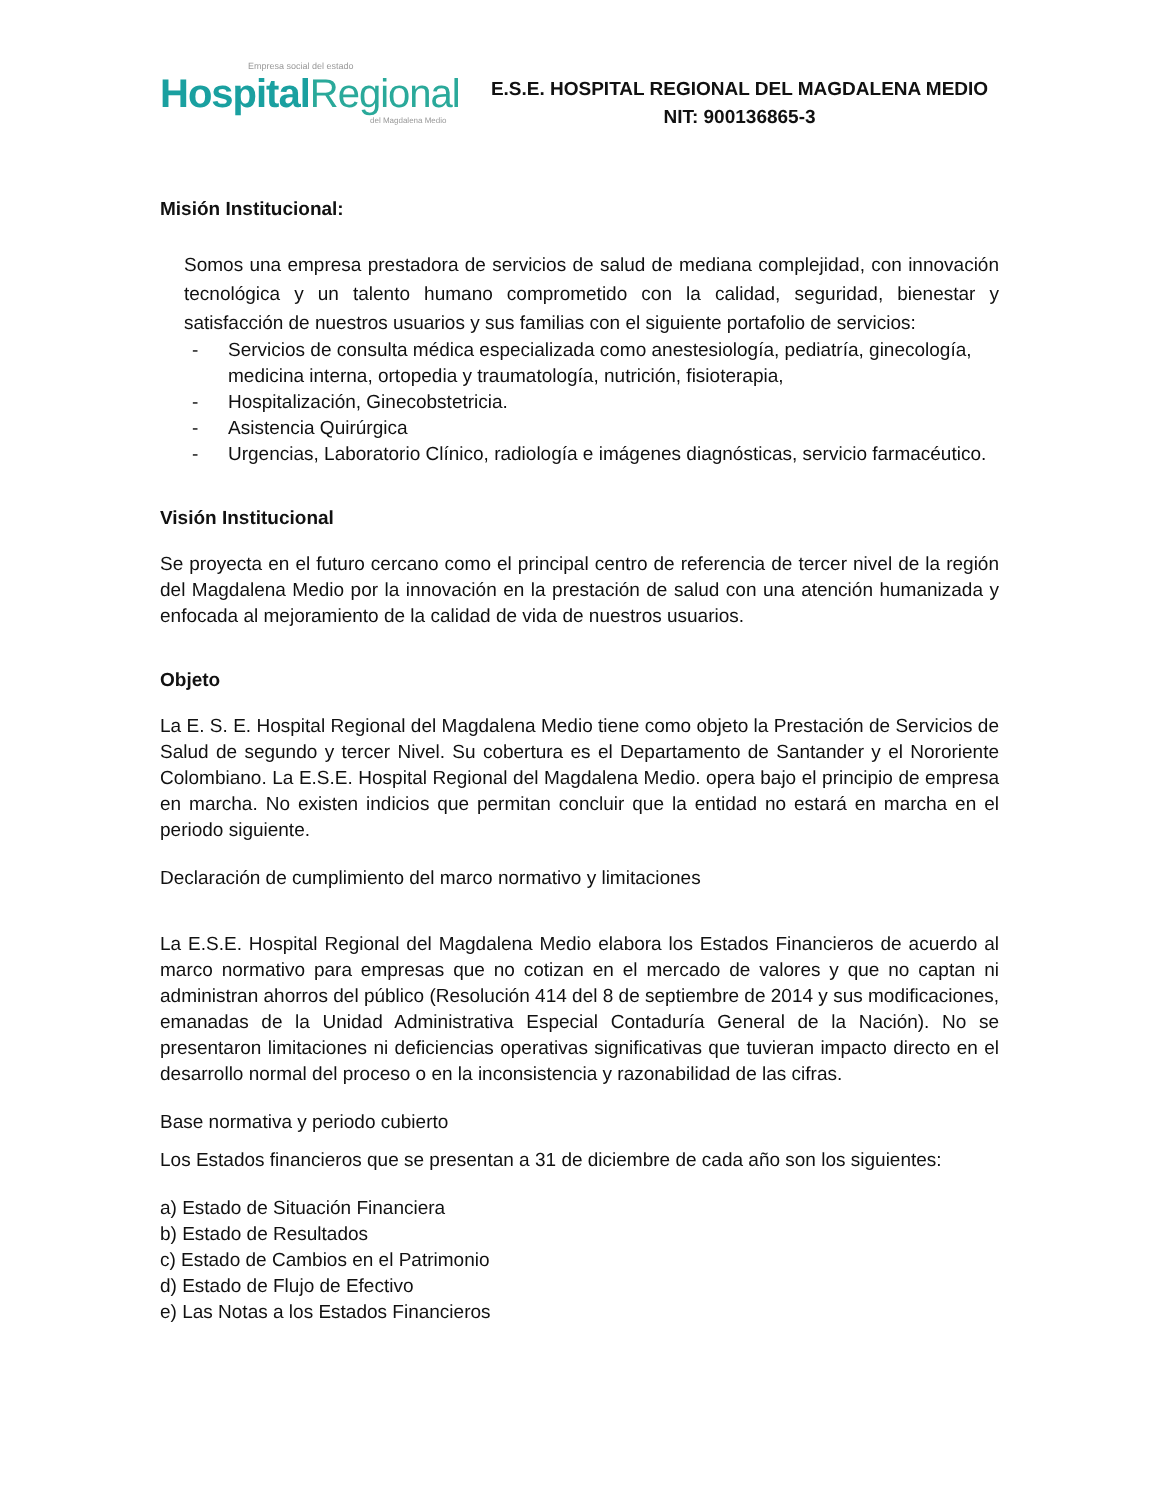Empresa social del estado
Hospital Regional
del Magdalena Medio
E.S.E. HOSPITAL REGIONAL DEL MAGDALENA MEDIO
NIT: 900136865-3
Misión Institucional:
Somos una empresa prestadora de servicios de salud de mediana complejidad, con innovación tecnológica y un talento humano comprometido con la calidad, seguridad, bienestar y satisfacción de nuestros usuarios y sus familias con el siguiente portafolio de servicios:
- Servicios de consulta médica especializada como anestesiología, pediatría, ginecología, medicina interna, ortopedia y traumatología, nutrición, fisioterapia,
- Hospitalización, Ginecobstetricia.
- Asistencia Quirúrgica
- Urgencias, Laboratorio Clínico, radiología e imágenes diagnósticas, servicio farmacéutico.
Visión Institucional
Se proyecta en el futuro cercano como el principal centro de referencia de tercer nivel de la región del Magdalena Medio por la innovación en la prestación de salud con una atención humanizada y enfocada al mejoramiento de la calidad de vida de nuestros usuarios.
Objeto
La E. S. E. Hospital Regional del Magdalena Medio tiene como objeto la Prestación de Servicios de Salud de segundo y tercer Nivel. Su cobertura es el Departamento de Santander y el Nororiente Colombiano. La E.S.E. Hospital Regional del Magdalena Medio. opera bajo el principio de empresa en marcha. No existen indicios que permitan concluir que la entidad no estará en marcha en el periodo siguiente.
Declaración de cumplimiento del marco normativo y limitaciones
La E.S.E. Hospital Regional del Magdalena Medio elabora los Estados Financieros de acuerdo al marco normativo para empresas que no cotizan en el mercado de valores y que no captan ni administran ahorros del público (Resolución 414 del 8 de septiembre de 2014 y sus modificaciones, emanadas de la Unidad Administrativa Especial Contaduría General de la Nación). No se presentaron limitaciones ni deficiencias operativas significativas que tuvieran impacto directo en el desarrollo normal del proceso o en la inconsistencia y razonabilidad de las cifras.
Base normativa y periodo cubierto
Los Estados financieros que se presentan a 31 de diciembre de cada año son los siguientes:
a) Estado de Situación Financiera
b) Estado de Resultados
c) Estado de Cambios en el Patrimonio
d) Estado de Flujo de Efectivo
e) Las Notas a los Estados Financieros